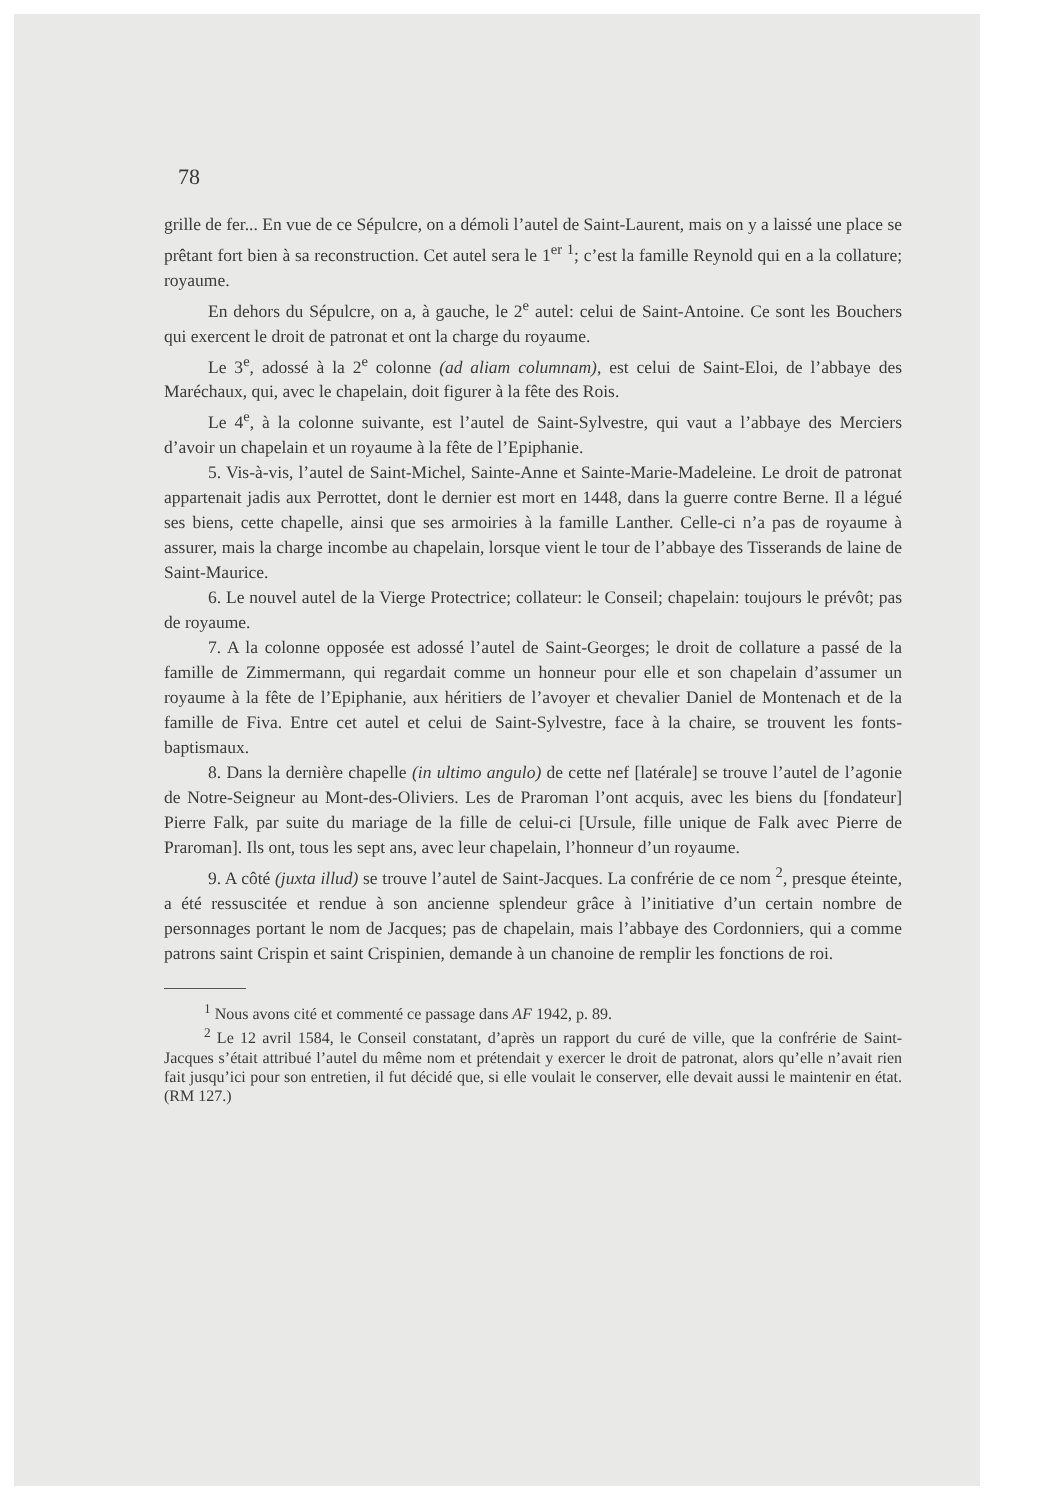78
grille de fer... En vue de ce Sépulcre, on a démoli l’autel de Saint-Laurent, mais on y a laissé une place se prêtant fort bien à sa reconstruction. Cet autel sera le 1<sup>er</sup> <sup>1</sup>; c’est la famille Reynold qui en a la collature; royaume.
En dehors du Sépulcre, on a, à gauche, le 2<sup>e</sup> autel: celui de Saint-Antoine. Ce sont les Bouchers qui exercent le droit de patronat et ont la charge du royaume.
Le 3<sup>e</sup>, adossé à la 2<sup>e</sup> colonne (ad aliam columnam), est celui de Saint-Eloi, de l’abbaye des Maréchaux, qui, avec le chapelain, doit figurer à la fête des Rois.
Le 4<sup>e</sup>, à la colonne suivante, est l’autel de Saint-Sylvestre, qui vaut a l’abbaye des Merciers d’avoir un chapelain et un royaume à la fête de l’Epiphanie.
5. Vis-à-vis, l’autel de Saint-Michel, Sainte-Anne et Sainte-Marie-Madeleine. Le droit de patronat appartenait jadis aux Perrottet, dont le dernier est mort en 1448, dans la guerre contre Berne. Il a légué ses biens, cette chapelle, ainsi que ses armoiries à la famille Lanther. Celle-ci n’a pas de royaume à assurer, mais la charge incombe au chapelain, lorsque vient le tour de l’abbaye des Tisserands de laine de Saint-Maurice.
6. Le nouvel autel de la Vierge Protectrice; collateur: le Conseil; chapelain: toujours le prévôt; pas de royaume.
7. A la colonne opposée est adossé l’autel de Saint-Georges; le droit de collature a passé de la famille de Zimmermann, qui regardait comme un honneur pour elle et son chapelain d’assumer un royaume à la fête de l’Epiphanie, aux héritiers de l’avoyer et chevalier Daniel de Montenach et de la famille de Fiva. Entre cet autel et celui de Saint-Sylvestre, face à la chaire, se trouvent les fonts-baptismaux.
8. Dans la dernière chapelle (in ultimo angulo) de cette nef [latérale] se trouve l’autel de l’agonie de Notre-Seigneur au Mont-des-Oliviers. Les de Praroman l’ont acquis, avec les biens du [fondateur] Pierre Falk, par suite du mariage de la fille de celui-ci [Ursule, fille unique de Falk avec Pierre de Praroman]. Ils ont, tous les sept ans, avec leur chapelain, l’honneur d’un royaume.
9. A côté (juxta illud) se trouve l’autel de Saint-Jacques. La confrérie de ce nom <sup>2</sup>, presque éteinte, a été ressuscitée et rendue à son ancienne splendeur grâce à l’initiative d’un certain nombre de personnages portant le nom de Jacques; pas de chapelain, mais l’abbaye des Cordonniers, qui a comme patrons saint Crispin et saint Crispinien, demande à un chanoine de remplir les fonctions de roi.
<sup>1</sup> Nous avons cité et commenté ce passage dans AF 1942, p. 89.
<sup>2</sup> Le 12 avril 1584, le Conseil constatant, d’après un rapport du curé de ville, que la confrérie de Saint-Jacques s’était attribué l’autel du même nom et prétendait y exercer le droit de patronat, alors qu’elle n’avait rien fait jusqu’ici pour son entretien, il fut décidé que, si elle voulait le conserver, elle devait aussi le maintenir en état. (RM 127.)